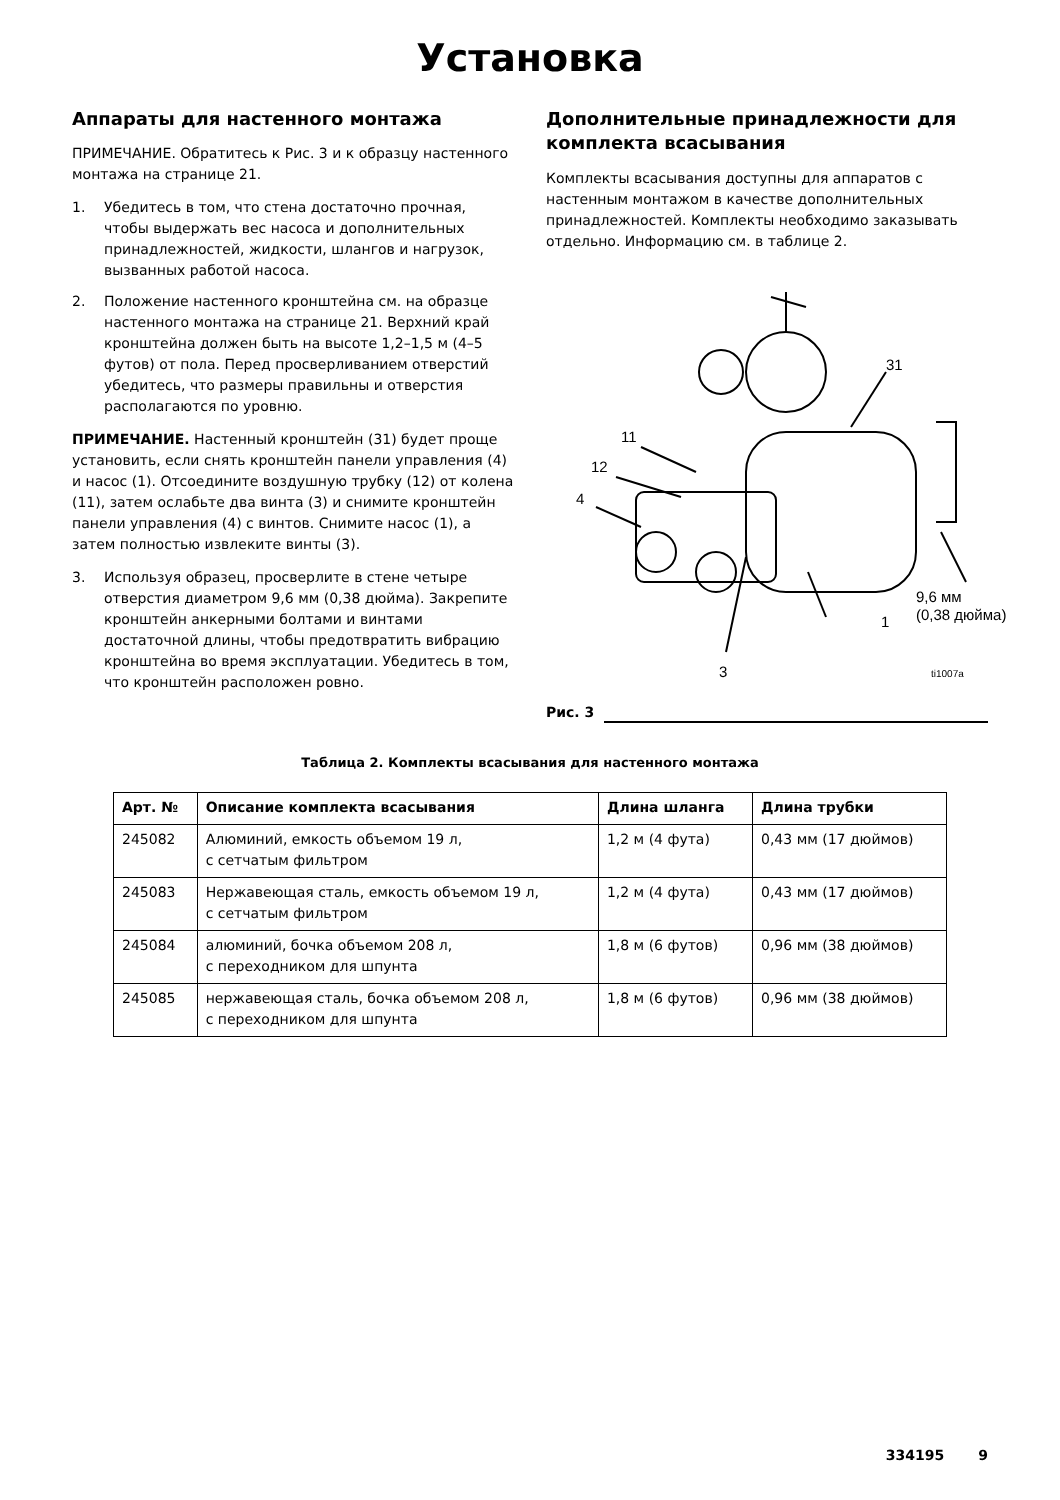Установка
Аппараты для настенного монтажа
ПРИМЕЧАНИЕ. Обратитесь к Рис. 3 и к образцу настенного монтажа на странице 21.
1. Убедитесь в том, что стена достаточно прочная, чтобы выдержать вес насоса и дополнительных принадлежностей, жидкости, шлангов и нагрузок, вызванных работой насоса.
2. Положение настенного кронштейна см. на образце настенного монтажа на странице 21. Верхний край кронштейна должен быть на высоте 1,2–1,5 м (4–5 футов) от пола. Перед просверливанием отверстий убедитесь, что размеры правильны и отверстия располагаются по уровню.
ПРИМЕЧАНИЕ. Настенный кронштейн (31) будет проще установить, если снять кронштейн панели управления (4) и насос (1). Отсоедините воздушную трубку (12) от колена (11), затем ослабьте два винта (3) и снимите кронштейн панели управления (4) с винтов. Снимите насос (1), а затем полностью извлеките винты (3).
3. Используя образец, просверлите в стене четыре отверстия диаметром 9,6 мм (0,38 дюйма). Закрепите кронштейн анкерными болтами и винтами достаточной длины, чтобы предотвратить вибрацию кронштейна во время эксплуатации. Убедитесь в том, что кронштейн расположен ровно.
Дополнительные принадлежности для комплекта всасывания
Комплекты всасывания доступны для аппаратов с настенным монтажом в качестве дополнительных принадлежностей. Комплекты необходимо заказывать отдельно. Информацию см. в таблице 2.
11
12
4
31
1
9,6 мм
(0,38 дюйма)
3
ti1007a
Рис. 3
Таблица 2. Комплекты всасывания для настенного монтажа
| Арт. № | Описание комплекта всасывания | Длина шланга | Длина трубки |
| --- | --- | --- | --- |
| 245082 | Алюминий, емкость объемом 19 л, с сетчатым фильтром | 1,2 м (4 фута) | 0,43 мм (17 дюймов) |
| 245083 | Нержавеющая сталь, емкость объемом 19 л, с сетчатым фильтром | 1,2 м (4 фута) | 0,43 мм (17 дюймов) |
| 245084 | алюминий, бочка объемом 208 л, с переходником для шпунта | 1,8 м (6 футов) | 0,96 мм (38 дюймов) |
| 245085 | нержавеющая сталь, бочка объемом 208 л, с переходником для шпунта | 1,8 м (6 футов) | 0,96 мм (38 дюймов) |
334195 9